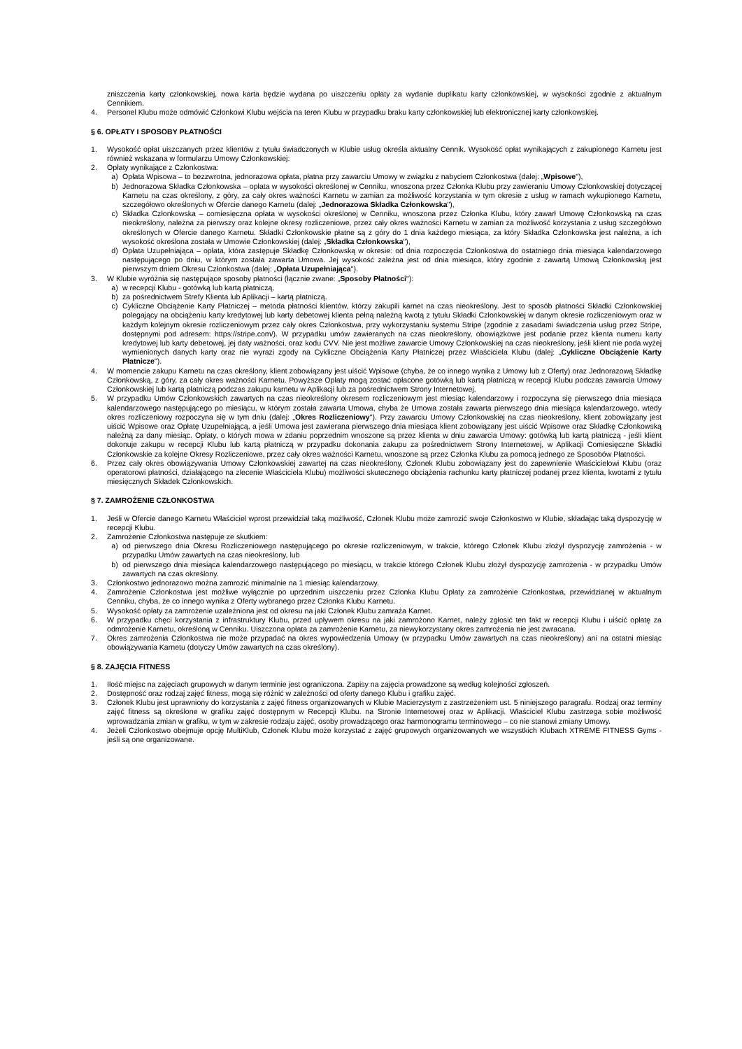zniszczenia karty członkowskiej, nowa karta będzie wydana po uiszczeniu opłaty za wydanie duplikatu karty członkowskiej, w wysokości zgodnie z aktualnym Cennikiem.
4. Personel Klubu może odmówić Członkowi Klubu wejścia na teren Klubu w przypadku braku karty członkowskiej lub elektronicznej karty członkowskiej.
§ 6. OPŁATY I SPOSOBY PŁATNOŚCI
1. Wysokość opłat uiszczanych przez klientów z tytułu świadczonych w Klubie usług określa aktualny Cennik. Wysokość opłat wynikających z zakupionego Karnetu jest również wskazana w formularzu Umowy Członkowskiej:
2. Opłaty wynikające z Członkostwa:
a) Opłata Wpisowa – to bezzwrotna, jednorazowa opłata, płatna przy zawarciu Umowy w związku z nabyciem Członkostwa (dalej: „Wpisowe"),
b) Jednorazowa Składka Członkowska – opłata w wysokości określonej w Cenniku, wnoszona przez Członka Klubu przy zawieraniu Umowy Członkowskiej dotyczącej Karnetu na czas określony, z góry, za cały okres ważności Karnetu w zamian za możliwość korzystania w tym okresie z usług w ramach wykupionego Karnetu, szczegółowo określonych w Ofercie danego Karnetu (dalej: „Jednorazowa Składka Członkowska"),
c) Składka Członkowska – comiesięczna opłata w wysokości określonej w Cenniku, wnoszona przez Członka Klubu, który zawarł Umowę Członkowską na czas nieokreślony, należna za pierwszy oraz kolejne okresy rozliczeniowe, przez cały okres ważności Karnetu w zamian za możliwość korzystania z usług szczegółowo określonych w Ofercie danego Karnetu. Składki Członkowskie płatne są z góry do 1 dnia każdego miesiąca, za który Składka Członkowska jest należna, a ich wysokość określona została w Umowie Członkowskiej (dalej: „Składka Członkowska"),
d) Opłata Uzupełniająca – opłata, która zastępuje Składkę Członkowską w okresie: od dnia rozpoczęcia Członkostwa do ostatniego dnia miesiąca kalendarzowego następującego po dniu, w którym została zawarta Umowa. Jej wysokość zależna jest od dnia miesiąca, który zgodnie z zawartą Umową Członkowską jest pierwszym dniem Okresu Członkostwa (dalej: „Opłata Uzupełniająca").
3. W Klubie wyróżnia się następujące sposoby płatności (łącznie zwane: „Sposoby Płatności"):
a) w recepcji Klubu - gotówką lub kartą płatniczą,
b) za pośrednictwem Strefy Klienta lub Aplikacji – kartą płatniczą.
c) Cykliczne Obciążenie Karty Płatniczej – metoda płatności klientów, którzy zakupili karnet na czas nieokreślony. Jest to sposób płatności Składki Członkowskiej polegający na obciążeniu karty kredytowej lub karty debetowej klienta pełną należną kwotą z tytułu Składki Członkowskiej w danym okresie rozliczeniowym oraz w każdym kolejnym okresie rozliczeniowym przez cały okres Członkostwa, przy wykorzystaniu systemu Stripe (zgodnie z zasadami świadczenia usług przez Stripe, dostępnymi pod adresem: https://stripe.com/). W przypadku umów zawieranych na czas nieokreślony, obowiązkowe jest podanie przez klienta numeru karty kredytowej lub karty debetowej, jej daty ważności, oraz kodu CVV. Nie jest możliwe zawarcie Umowy Członkowskiej na czas nieokreślony, jeśli klient nie poda wyżej wymienionych danych karty oraz nie wyrazi zgody na Cykliczne Obciążenia Karty Płatniczej przez Właściciela Klubu (dalej: „Cykliczne Obciążenie Karty Płatnicze").
4. W momencie zakupu Karnetu na czas określony, klient zobowiązany jest uiścić Wpisowe (chyba, że co innego wynika z Umowy lub z Oferty) oraz Jednorazową Składkę Członkowską, z góry, za cały okres ważności Karnetu. Powyższe Opłaty mogą zostać opłacone gotówką lub kartą płatniczą w recepcji Klubu podczas zawarcia Umowy Członkowskiej lub kartą płatniczą podczas zakupu karnetu w Aplikacji lub za pośrednictwem Strony Internetowej.
5. W przypadku Umów Członkowskich zawartych na czas nieokreślony okresem rozliczeniowym jest miesiąc kalendarzowy i rozpoczyna się pierwszego dnia miesiąca kalendarzowego następującego po miesiącu, w którym została zawarta Umowa, chyba że Umowa została zawarta pierwszego dnia miesiąca kalendarzowego, wtedy okres rozliczeniowy rozpoczyna się w tym dniu (dalej: „Okres Rozliczeniowy"). Przy zawarciu Umowy Członkowskiej na czas nieokreślony, klient zobowiązany jest uiścić Wpisowe oraz Opłatę Uzupełniającą, a jeśli Umowa jest zawierana pierwszego dnia miesiąca klient zobowiązany jest uiścić Wpisowe oraz Składkę Członkowską należną za dany miesiąc. Opłaty, o których mowa w zdaniu poprzednim wnoszone są przez klienta w dniu zawarcia Umowy: gotówką lub kartą płatniczą - jeśli klient dokonuje zakupu w recepcji Klubu lub kartą płatniczą w przypadku dokonania zakupu za pośrednictwem Strony Internetowej, w Aplikacji Comiesięczne Składki Członkowskie za kolejne Okresy Rozliczeniowe, przez cały okres ważności Karnetu, wnoszone są przez Członka Klubu za pomocą jednego ze Sposobów Płatności.
6. Przez cały okres obowiązywania Umowy Członkowskiej zawartej na czas nieokreślony, Członek Klubu zobowiązany jest do zapewnienie Właścicielowi Klubu (oraz operatorowi płatności, działającego na zlecenie Właściciela Klubu) możliwości skutecznego obciążenia rachunku karty płatniczej podanej przez klienta, kwotami z tytułu miesięcznych Składek Członkowskich.
§ 7. ZAMROŻENIE CZŁONKOSTWA
1. Jeśli w Ofercie danego Karnetu Właściciel wprost przewidział taką możliwość, Członek Klubu może zamrozić swoje Członkostwo w Klubie, składając taką dyspozycję w recepcji Klubu.
2. Zamrożenie Członkostwa następuje ze skutkiem:
a) od pierwszego dnia Okresu Rozliczeniowego następującego po okresie rozliczeniowym, w trakcie, którego Członek Klubu złożył dyspozycję zamrożenia - w przypadku Umów zawartych na czas nieokreślony, lub
b) od pierwszego dnia miesiąca kalendarzowego następującego po miesiącu, w trakcie którego Członek Klubu złożył dyspozycję zamrożenia - w przypadku Umów zawartych na czas określony.
3. Członkostwo jednorazowo można zamrozić minimalnie na 1 miesiąc kalendarzowy.
4. Zamrożenie Członkostwa jest możliwe wyłącznie po uprzednim uiszczeniu przez Członka Klubu Opłaty za zamrożenie Członkostwa, przewidzianej w aktualnym Cenniku, chyba, że co innego wynika z Oferty wybranego przez Członka Klubu Karnetu.
5. Wysokość opłaty za zamrożenie uzależniona jest od okresu na jaki Członek Klubu zamraża Karnet.
6. W przypadku chęci korzystania z infrastruktury Klubu, przed upływem okresu na jaki zamrożono Karnet, należy zgłosić ten fakt w recepcji Klubu i uiścić opłatę za odmrożenie Karnetu, określoną w Cenniku. Uiszczona opłata za zamrożenie Karnetu, za niewykorzystany okres zamrożenia nie jest zwracana.
7. Okres zamrożenia Członkostwa nie może przypadać na okres wypowiedzenia Umowy (w przypadku Umów zawartych na czas nieokreślony) ani na ostatni miesiąc obowiązywania Karnetu (dotyczy Umów zawartych na czas określony).
§ 8. ZAJĘCIA FITNESS
1. Ilość miejsc na zajęciach grupowych w danym terminie jest ograniczona. Zapisy na zajęcia prowadzone są według kolejności zgłoszeń.
2. Dostępność oraz rodzaj zajęć fitness, mogą się różnić w zależności od oferty danego Klubu i grafiku zajęć.
3. Członek Klubu jest uprawniony do korzystania z zajęć fitness organizowanych w Klubie Macierzystym z zastrzeżeniem ust. 5 niniejszego paragrafu. Rodzaj oraz terminy zajęć fitness są określone w grafiku zajęć dostępnym w Recepcji Klubu. na Stronie Internetowej oraz w Aplikacji. Właściciel Klubu zastrzega sobie możliwość wprowadzania zmian w grafiku, w tym w zakresie rodzaju zajęć, osoby prowadzącego oraz harmonogramu terminowego – co nie stanowi zmiany Umowy.
4. Jeżeli Członkostwo obejmuje opcję MultiKlub, Członek Klubu może korzystać z zajęć grupowych organizowanych we wszystkich Klubach XTREME FITNESS Gyms - jeśli są one organizowane.